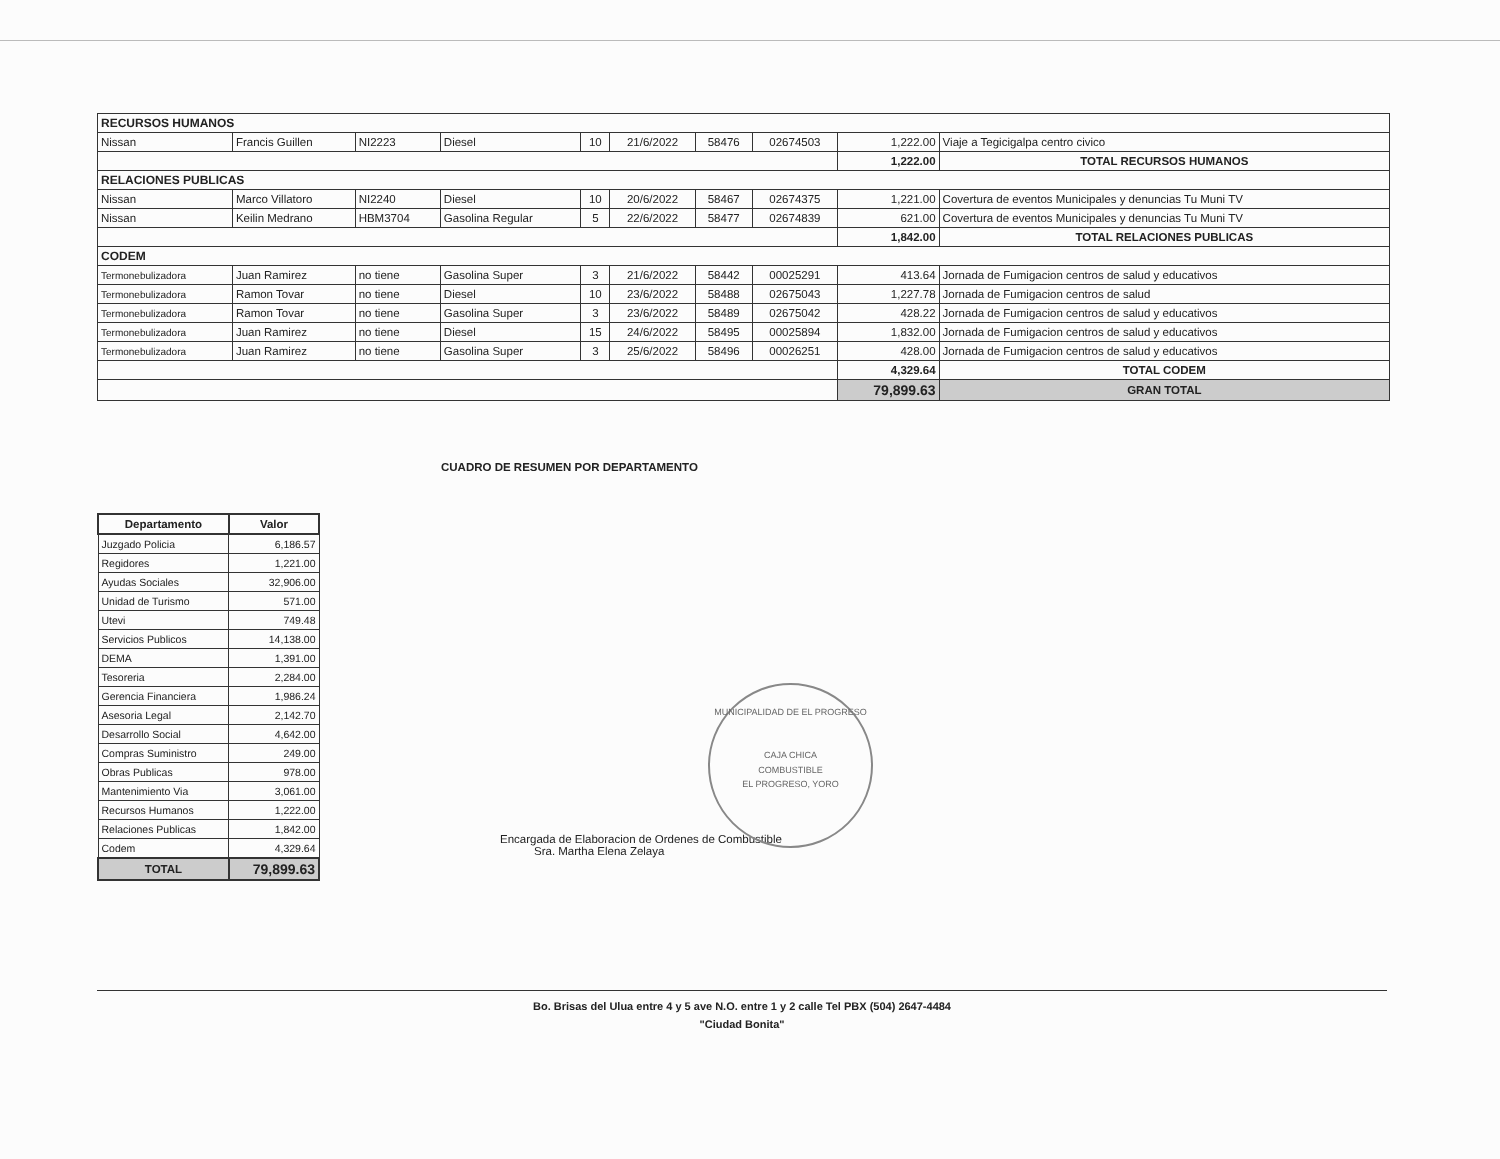| RECURSOS HUMANOS | | | | | | | | | |
| Nissan | Francis Guillen | NI2223 | Diesel | 10 | 21/6/2022 | 58476 | 02674503 | 1,222.00 | Viaje a Tegicigalpa centro civico |
| | | | | | | | | 1,222.00 | TOTAL RECURSOS HUMANOS |
| RELACIONES PUBLICAS | | | | | | | | | |
| Nissan | Marco Villatoro | NI2240 | Diesel | 10 | 20/6/2022 | 58467 | 02674375 | 1,221.00 | Covertura de eventos Municipales y denuncias Tu Muni TV |
| Nissan | Keilin Medrano | HBM3704 | Gasolina Regular | 5 | 22/6/2022 | 58477 | 02674839 | 621.00 | Covertura de eventos Municipales y denuncias Tu Muni TV |
| | | | | | | | | 1,842.00 | TOTAL RELACIONES PUBLICAS |
| CODEM | | | | | | | | | |
| Termonebulizadora | Juan Ramirez | no tiene | Gasolina Super | 3 | 21/6/2022 | 58442 | 00025291 | 413.64 | Jornada de Fumigacion centros de salud y educativos |
| Termonebulizadora | Ramon Tovar | no tiene | Diesel | 10 | 23/6/2022 | 58488 | 02675043 | 1,227.78 | Jornada de Fumigacion centros de salud |
| Termonebulizadora | Ramon Tovar | no tiene | Gasolina Super | 3 | 23/6/2022 | 58489 | 02675042 | 428.22 | Jornada de Fumigacion centros de salud y educativos |
| Termonebulizadora | Juan Ramirez | no tiene | Diesel | 15 | 24/6/2022 | 58495 | 00025894 | 1,832.00 | Jornada de Fumigacion centros de salud y educativos |
| Termonebulizadora | Juan Ramirez | no tiene | Gasolina Super | 3 | 25/6/2022 | 58496 | 00026251 | 428.00 | Jornada de Fumigacion centros de salud y educativos |
| | | | | | | | | 4,329.64 | TOTAL CODEM |
| | | | | | | | | 79,899.63 | GRAN TOTAL |
CUADRO DE RESUMEN POR DEPARTAMENTO
| Departamento | Valor |
| --- | --- |
| Juzgado Policia | 6,186.57 |
| Regidores | 1,221.00 |
| Ayudas Sociales | 32,906.00 |
| Unidad de Turismo | 571.00 |
| Utevi | 749.48 |
| Servicios Publicos | 14,138.00 |
| DEMA | 1,391.00 |
| Tesoreria | 2,284.00 |
| Gerencia Financiera | 1,986.24 |
| Asesoria Legal | 2,142.70 |
| Desarrollo Social | 4,642.00 |
| Compras Suministro | 249.00 |
| Obras Publicas | 978.00 |
| Mantenimiento Via | 3,061.00 |
| Recursos Humanos | 1,222.00 |
| Relaciones Publicas | 1,842.00 |
| Codem | 4,329.64 |
| TOTAL | 79,899.63 |
Encargada de Elaboracion de Ordenes de Combustible
Sra. Martha Elena Zelaya
MUNICIPALIDAD DE EL PROGRESO
CAJA CHICA
COMBUSTIBLE
EL PROGRESO, YORO
Bo. Brisas del Ulua entre 4 y 5 ave N.O. entre 1 y 2 calle Tel PBX (504) 2647-4484
"Ciudad Bonita"